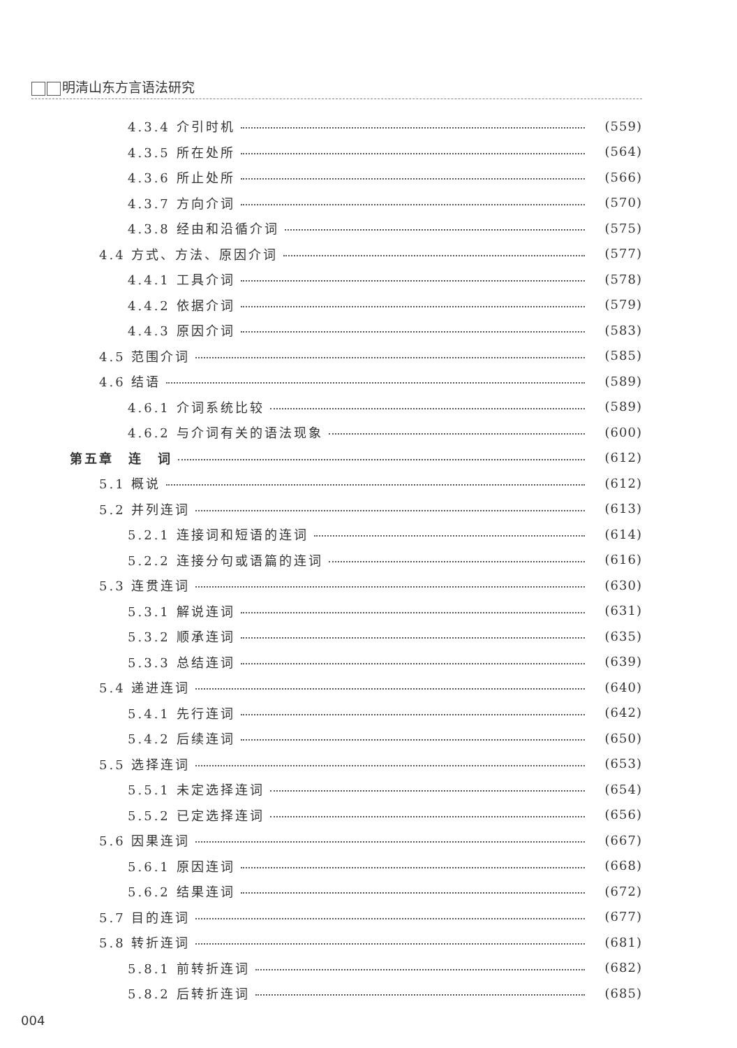明清山东方言语法研究
4.3.4 介引时机 (559)
4.3.5 所在处所 (564)
4.3.6 所止处所 (566)
4.3.7 方向介词 (570)
4.3.8 经由和沿循介词 (575)
4.4 方式、方法、原因介词 (577)
4.4.1 工具介词 (578)
4.4.2 依据介词 (579)
4.4.3 原因介词 (583)
4.5 范围介词 (585)
4.6 结语 (589)
4.6.1 介词系统比较 (589)
4.6.2 与介词有关的语法现象 (600)
第五章　连　词 (612)
5.1 概说 (612)
5.2 并列连词 (613)
5.2.1 连接词和短语的连词 (614)
5.2.2 连接分句或语篇的连词 (616)
5.3 连贯连词 (630)
5.3.1 解说连词 (631)
5.3.2 顺承连词 (635)
5.3.3 总结连词 (639)
5.4 递进连词 (640)
5.4.1 先行连词 (642)
5.4.2 后续连词 (650)
5.5 选择连词 (653)
5.5.1 未定选择连词 (654)
5.5.2 已定选择连词 (656)
5.6 因果连词 (667)
5.6.1 原因连词 (668)
5.6.2 结果连词 (672)
5.7 目的连词 (677)
5.8 转折连词 (681)
5.8.1 前转折连词 (682)
5.8.2 后转折连词 (685)
004